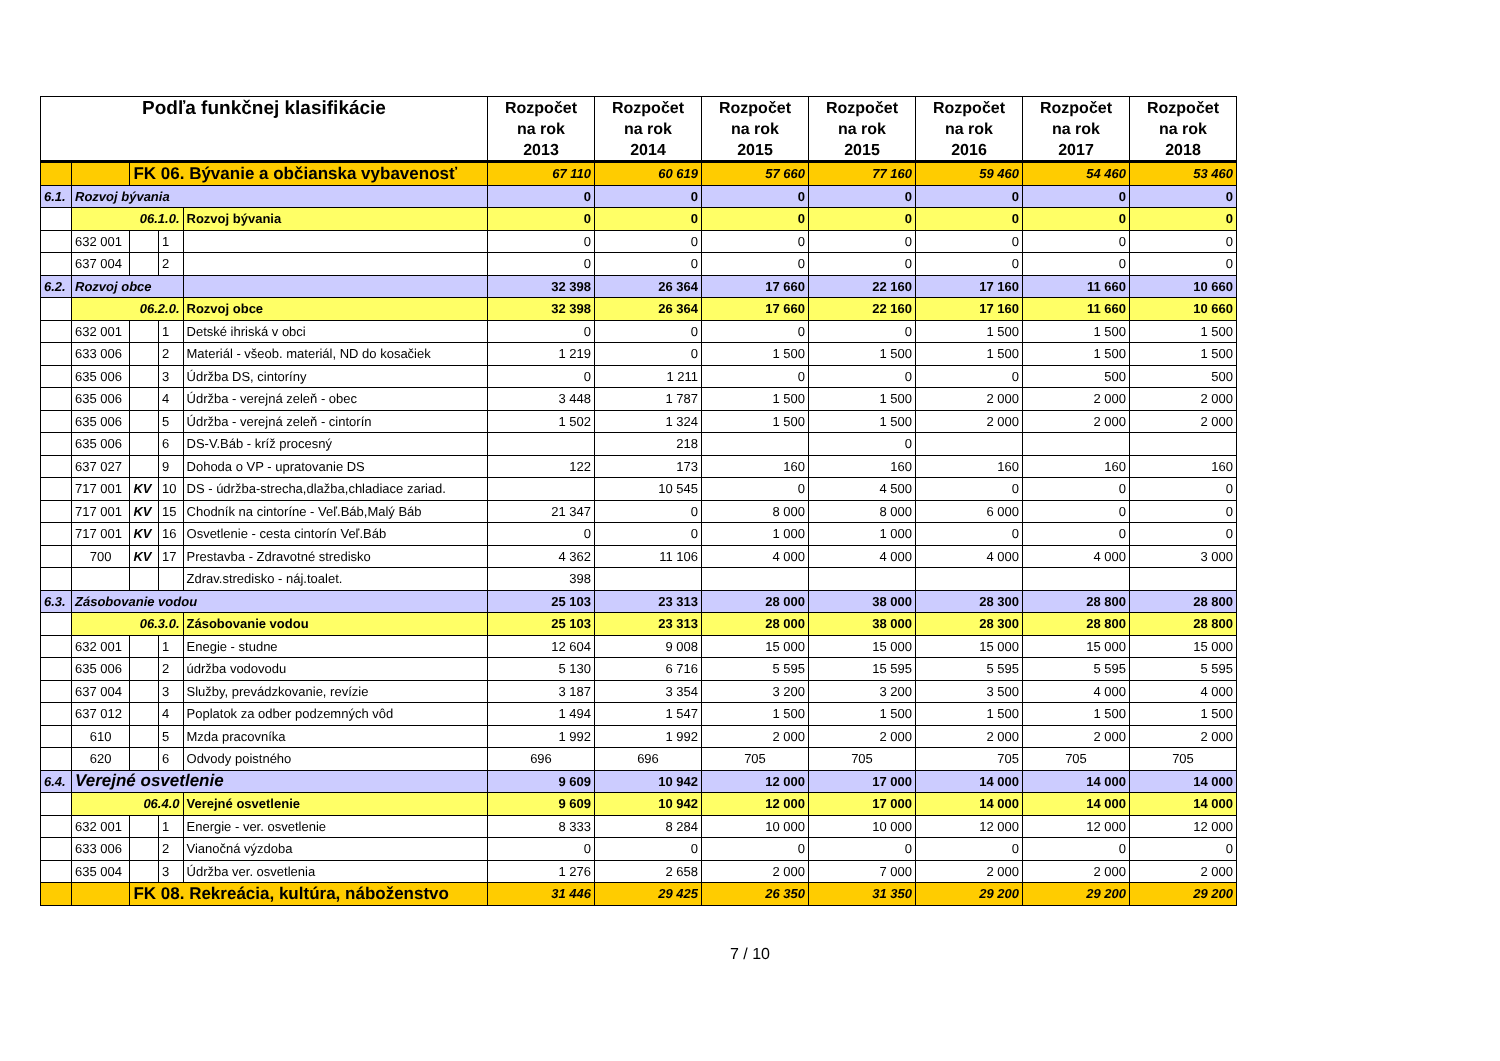| Podľa funkčnej klasifikácie | | | | | Rozpočet na rok 2013 | Rozpočet na rok 2014 | Rozpočet na rok 2015 | Rozpočet na rok 2015 | Rozpočet na rok 2016 | Rozpočet na rok 2017 | Rozpočet na rok 2018 |
| --- | --- | --- | --- | --- | --- | --- | --- | --- | --- | --- | --- |
| | | FK 06. Bývanie a občianska vybavenosť | | | 67 110 | 60 619 | 57 660 | 77 160 | 59 460 | 54 460 | 53 460 |
| 6.1. | Rozvoj bývania | | | | 0 | 0 | 0 | 0 | 0 | 0 | 0 |
| | 06.1.0. | | | Rozvoj bývania | 0 | 0 | 0 | 0 | 0 | 0 | 0 |
| | 632 001 | | 1 | | 0 | 0 | 0 | 0 | 0 | 0 | 0 |
| | 637 004 | | 2 | | 0 | 0 | 0 | 0 | 0 | 0 | 0 |
| 6.2. | Rozvoj obce | | | | 32 398 | 26 364 | 17 660 | 22 160 | 17 160 | 11 660 | 10 660 |
| | 06.2.0. | | | Rozvoj obce | 32 398 | 26 364 | 17 660 | 22 160 | 17 160 | 11 660 | 10 660 |
| | 632 001 | | 1 | Detské ihriská v obci | 0 | 0 | 0 | 0 | 1 500 | 1 500 | 1 500 |
| | 633 006 | | 2 | Materiál - všeob. materiál, ND do kosačiek | 1 219 | 0 | 1 500 | 1 500 | 1 500 | 1 500 | 1 500 |
| | 635 006 | | 3 | Údržba DS, cintoríny | 0 | 1 211 | 0 | 0 | 0 | 500 | 500 |
| | 635 006 | | 4 | Údržba - verejná zeleň - obec | 3 448 | 1 787 | 1 500 | 1 500 | 2 000 | 2 000 | 2 000 |
| | 635 006 | | 5 | Údržba - verejná zeleň - cintorín | 1 502 | 1 324 | 1 500 | 1 500 | 2 000 | 2 000 | 2 000 |
| | 635 006 | | 6 | DS-V.Báb - kríž procesný | | 218 | | 0 | | | |
| | 637 027 | | 9 | Dohoda o VP - upratovanie DS | 122 | 173 | 160 | 160 | 160 | 160 | 160 |
| | 717 001 | KV | 10 | DS - údržba-strecha,dlažba,chladiace zariad. | | 10 545 | 0 | 4 500 | 0 | 0 | 0 |
| | 717 001 | KV | 15 | Chodník na cintoríne - Veľ.Báb,Malý Báb | 21 347 | 0 | 8 000 | 8 000 | 6 000 | 0 | 0 |
| | 717 001 | KV | 16 | Osvetlenie - cesta cintorín Veľ.Báb | 0 | 0 | 1 000 | 1 000 | 0 | 0 | 0 |
| | 700 | KV | 17 | Prestavba - Zdravotné stredisko | 4 362 | 11 106 | 4 000 | 4 000 | 4 000 | 4 000 | 3 000 |
| | | | | Zdrav.stredisko - náj.toalet. | 398 | | | | | | |
| 6.3. | Zásobovanie vodou | | | | 25 103 | 23 313 | 28 000 | 38 000 | 28 300 | 28 800 | 28 800 |
| | 06.3.0. | | | Zásobovanie vodou | 25 103 | 23 313 | 28 000 | 38 000 | 28 300 | 28 800 | 28 800 |
| | 632 001 | | 1 | Enegie - studne | 12 604 | 9 008 | 15 000 | 15 000 | 15 000 | 15 000 | 15 000 |
| | 635 006 | | 2 | údržba vodovodu | 5 130 | 6 716 | 5 595 | 15 595 | 5 595 | 5 595 | 5 595 |
| | 637 004 | | 3 | Služby, prevádzkovanie, revízie | 3 187 | 3 354 | 3 200 | 3 200 | 3 500 | 4 000 | 4 000 |
| | 637 012 | | 4 | Poplatok za odber podzemných vôd | 1 494 | 1 547 | 1 500 | 1 500 | 1 500 | 1 500 | 1 500 |
| | 610 | | 5 | Mzda pracovníka | 1 992 | 1 992 | 2 000 | 2 000 | 2 000 | 2 000 | 2 000 |
| | 620 | | 6 | Odvody poistného | 696 | 696 | 705 | 705 | 705 | 705 | 705 |
| 6.4. | Verejné osvetlenie | | | | 9 609 | 10 942 | 12 000 | 17 000 | 14 000 | 14 000 | 14 000 |
| | 06.4.0 | | | Verejné osvetlenie | 9 609 | 10 942 | 12 000 | 17 000 | 14 000 | 14 000 | 14 000 |
| | 632 001 | | 1 | Energie - ver. osvetlenie | 8 333 | 8 284 | 10 000 | 10 000 | 12 000 | 12 000 | 12 000 |
| | 633 006 | | 2 | Vianočná výzdoba | 0 | 0 | 0 | 0 | 0 | 0 | 0 |
| | 635 004 | | 3 | Údržba ver. osvetlenia | 1 276 | 2 658 | 2 000 | 7 000 | 2 000 | 2 000 | 2 000 |
| | | FK 08. Rekreácia, kultúra, náboženstvo | | | 31 446 | 29 425 | 26 350 | 31 350 | 29 200 | 29 200 | 29 200 |
7 / 10